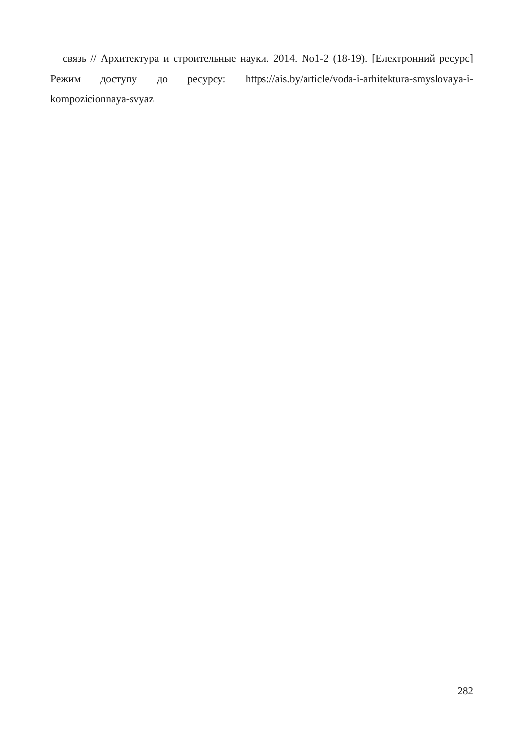связь // Архитектура и строительные науки. 2014. No1-2 (18-19). [Електронний ресурс] Режим доступу до ресурсу: https://ais.by/article/voda-i-arhitektura-smyslovaya-i-kompozicionnaya-svyaz
282